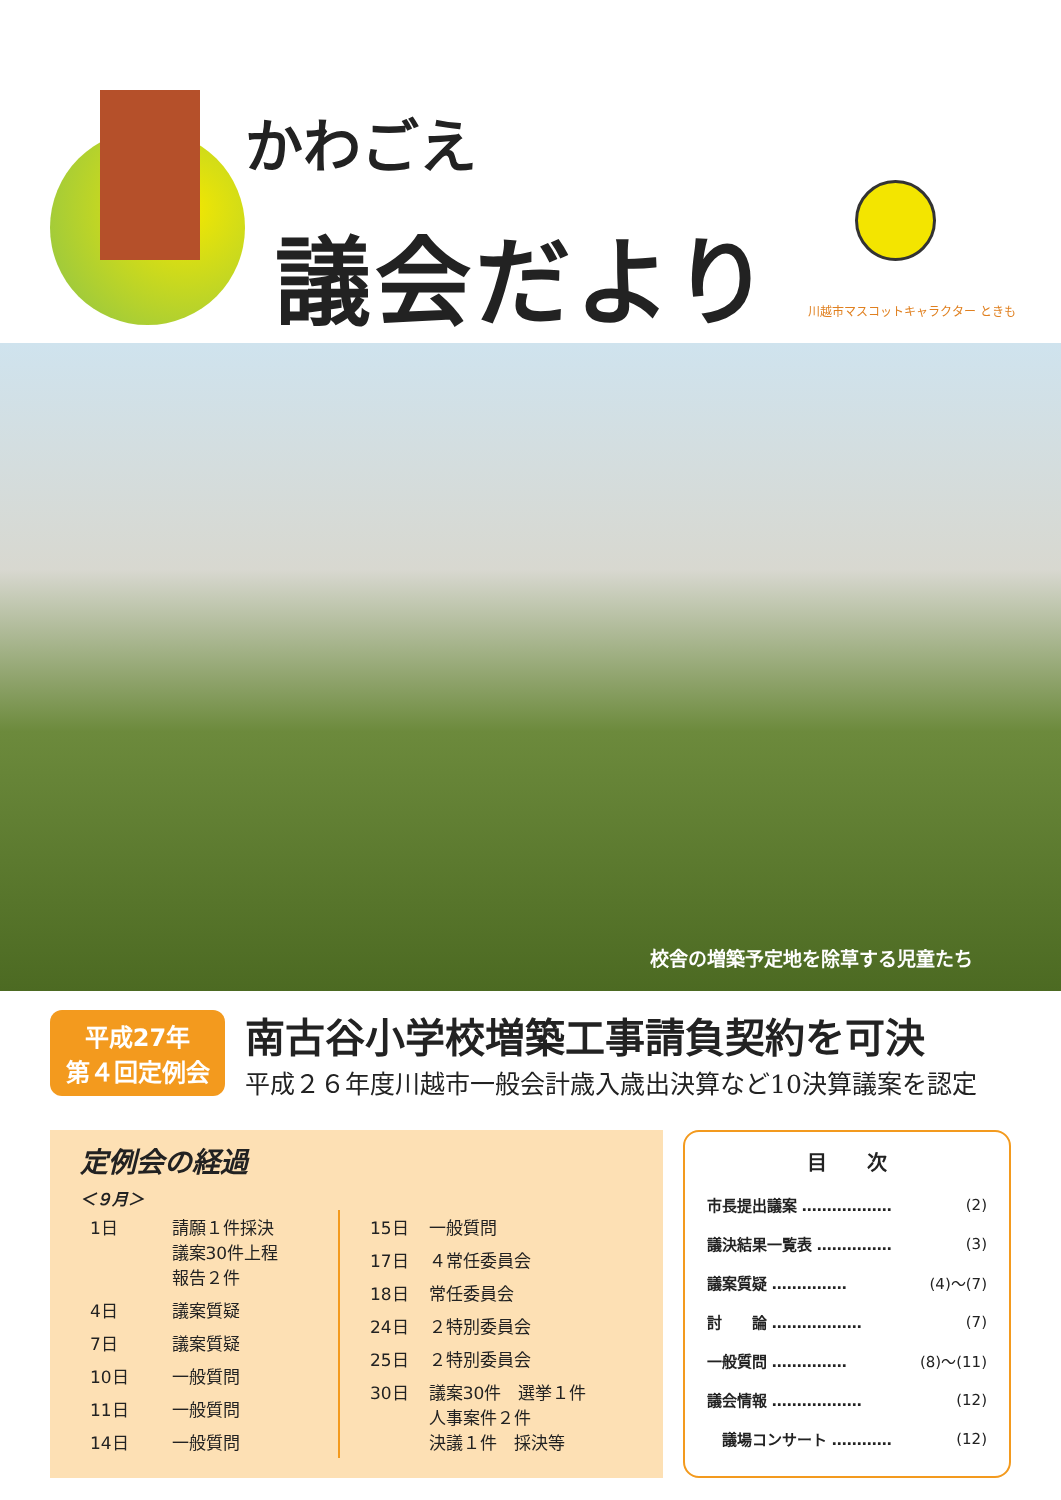かわごえ
議会だより 川越市マスコットキャラクター ときも
校舎の増築予定地を除草する児童たち
平成27年
第４回定例会
南古谷小学校増築工事請負契約を可決
平成２６年度川越市一般会計歳入歳出決算など10決算議案を認定
定例会の経過
＜９月＞
| 1日 | 請願１件採決 議案30件上程 報告２件 |
| 4日 | 議案質疑 |
| 7日 | 議案質疑 |
| 10日 | 一般質問 |
| 11日 | 一般質問 |
| 14日 | 一般質問 |
| 15日 | 一般質問 |
| 17日 | ４常任委員会 |
| 18日 | 常任委員会 |
| 24日 | ２特別委員会 |
| 25日 | ２特別委員会 |
| 30日 | 議案30件 選挙１件 人事案件２件 決議１件 採決等 |
目　　次
| 市長提出議案 ……………… | (2) |
| 議決結果一覧表 …………… | (3) |
| 議案質疑 …………… | (4)〜(7) |
| 討 論 ……………… | (7) |
| 一般質問 …………… | (8)〜(11) |
| 議会情報 ……………… | (12) |
| 議場コンサート ………… | (12) |